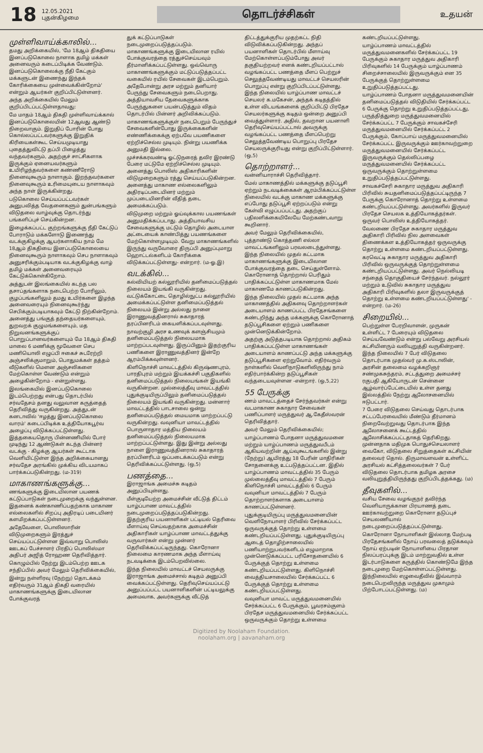18
12.05.2021
புதன்கிழமை
தொடர்ச்சிகள்
உதயன்
முள்ளிவாய்க்காலில்...
தமது அறிக்கையில், 'மே 18ஆம் திகதியை இனப்படுகொலை நாளாக தமிழ் மக்கள் அனைவரும் கடைப்பிடிக்க வேண்டும். இனப்படுகொலைக்கு நீதி கேட்கும் மக்களுடன் இணைந்து இந்தக் கோரிக்கையை முன்வைக்கின்றோம்' என்றும் ஆயர்கள் குறிப்பிட்டுள்ளனர்.
அந்த அறிக்கையில் மேலும் குறிப்பிடப்பட்டுள்ளதாவது:
மே மாதம் 18ஆம் திகதி முள்ளிவாய்க்கால் இனப்படுகொலையின் 12ஆவது ஆண்டு நிறைவாகும். இறுதிப் போரின் போது கொல்லப்பட்டவர்களுக்கு இறுதிக் கிரியைகள்கூட செய்யமுடியாது புதைத்துவிட்டு தப்பி பிழைத்து வந்தவர்களும், அதற்குச் சாட்சிகளாக இருக்கும் ஏனையவர்களும் உயிரிழந்தவர்களை கண்ணீரோடு நினைவுகூரும் நாளாகும். இறந்தவர்களை நினைவுகூரும் உரிமையுடைய நாளாகவும் அந்த நாள் இருக்கின்றது.
படுகொலை செய்யப்பட்டவர்கள் அனுபவித்த வேதனைகளும் துன்பங்களும் விடுதலை வாழ்வுக்கு தொடர்ந்து பங்களிப்புச் செய்கின்றன.
இழைக்கப்பட்ட குற்றங்களுக்கு நீதி கேட்டுப் போராடும் மக்களோடு இணைந்து வடக்குகிழக்கு ஆயர்களாகிய நாம் மே 18ஆம் திகதியை இனப்படுகொலையை நினைவுகூரும் நாளாகவும் செப நாளாகவும் அனுசரிக்கும்படியாக வடக்குகிழக்கு வாழ் தமிழ் மக்கள் அனைவரையும் கேட்டுக்கொள்கிறோம்.
அத்துடன் இலங்கையில் கடந்த பல தசாப்தங்களாக நடைபெற்ற போரிலும், குழப்பங்களிலும் தமது உயிர்களை இழந்த அனைவரையும் நினைவுகூர்ந்து செபிக்கும்படியாகவும் கேட்டு நிற்கின்றோம். அனைத்து பங்குத் தந்தையர்களையும், துறவறக் குழுமங்களையும், மத நிறுவனங்களுக்குப் பொறுப்பானவர்களையும் மே 18ஆம் திகதி மாலை 6 மணிக்கு மூவேளை செப மணியொலி எழுப்பி ஈகைச் சுடரேற்றி அஞ்சலிக்குமாறும், பொதுமக்கள் தத்தம் வீடுகளில் மௌன அஞ்சலிகளை மேற்கொள்ள வேண்டும் என்றும் அழைகின்றோம் - என்றுள்ளது.
இலங்கையில் இனப்படுகொலை இடம்பெற்றது என்பது தொடர்பில் சர்வதேசம் தனது வலுவான கருத்தைத் தெரிவித்து வருகின்றது. அத்துடன் கனடாவில் 'ஈழத்து இனப்படுகொலை வாரம்' கடைப்பிடிக்க உத்தியோகபூர்வ அழைப்பு விடுக்கப்பட்டுள்ளது. இத்தகையதொரு பின்னணியில் போர் முடிந்து 12 ஆண்டுகள் கடந்த பின்னர் வடக்கு - கிழக்கு ஆயர்கள் கூட்டாக வெளியிட்டுள்ள இந்த அறிக்கையானது சர்வதேச அரங்கில் முக்கிய விடயமாகப் பார்க்கப்படுகின்றது. (ம-319)
மாகாணங்களுக்கு...
ணங்களுக்கு இடையிலான பயணக் கட்டுப்பாடுகள் நடைமுறைக்கு வந்துள்ளன. இதனைக் கண்காணிப்பதற்காக மாகாண எல்லைகளில் சிறப்பு அதிரடிப் படையினர் களமிறக்கப்பட்டுள்ளனர்.
அதேவேளை, பொலிஸாரின் விடுமுறைகளும் இரத்துச் செய்யப்பட்டுள்ளன இவ்வாறு பொலிஸ் ஊடகப் பேச்சாளர் பிரதிப் பொலிஸ்மா அதிபர் அஜித் ரோஹண தெரிவித்தார்.
கொழும்பில் நேற்று இடம்பெற்ற ஊடக சந்திப்பில் அவர் மேலும் தெரிவிக்கையில்,
இன்று நள்ளிரவு (நேற்று) தொடக்கம் எதிர்வரும் 31ஆம் திகதி வரையில் மாகாணங்களுக்கு இடையிலான போக்குவரத்
துக் கட்டுப்பாடுகள் நடைமுறைப்படுத்தப்படும். மாகாணங்களுக்கு இடையிலான ரயில் போக்குவரத்தை ரத்துச்செய்யவும் தீர்மானிக்கப்பட்டுள்ளது. ஒவ்வொரு மாகாணங்களுக்கும் மட்டுப்படுத்தப்பட்ட வகையில் ரயில் சேவைகள் இடம்பெறும். அதேபோன்று அரச மற்றும் தனியார் பேருந்து சேவைகளும் நடைபெறாது. அத்தியாவசிய தேவைகளுக்காக பேருந்துகளை பயன்படுத்தும் விதம் தொடர்பில் பின்னர் அறிவிக்கப்படும்.
மாகாணங்களுக்குள் நடைபெறும் பேருந்துச் சேவைகளின்போது இருக்கைகளின் எண்ணிக்கைக்கு ஏற்பவே பயணிகளை ஏற்றிச்செல்ல முடியும். நின்று பயணிக்க அனுமதி இல்லை.
முச்சக்கரவண்டி ஓட்டுநரைத் தவிர இரண்டு பேரை மட்டுமே ஏற்றிச்செல்ல முடியும். அனைத்து பொலிஸ் அதிகாரிகளின் விடுமுறைகளும் ரத்து செய்யப்படுகின்றன. அனைத்து மாகாண எல்லைகளிலும் அதிரடிப்படையினர் மற்றும் முப்படையினரின் வீதித் தடை அமைக்கப்படும்.
விடுமுறை மற்றும் ஓய்வுக்கால பயணங்கள் அனுமதிக்கப்படாது. அத்தியாவசிய சேவைகளுக்கு மட்டும் தொழில் அடையாள அட்டையைக் காண்பித்து பயணங்களை மேற்கொள்ளமுடியும். வேறு மாகாணங்களில் இருந்து வருவோரை திருப்பி அனுப்புமாறு ஹொட்டல்களிடம் கோரிக்கை விடுக்கப்பட்டுள்ளது- என்றார். (ம-ஓ,இ)
வடக்கில்...
கல்வியியற் கல்லூரியில் தனிமைப்படுத்தல் நிலையம் இயங்கி வருகின்றது. வட்டுக்கோட்டை தொழில்நுட்ப கல்லூரியில் அமைக்கப்பட்டுள்ள தனிமைப்படுத்தல் நிலையம் இன்று அல்லது நாளை இராணுவத்தினரால் சுகாதாரத் தரப்பினரிடம் கையளிக்கப்படவுள்ளது.
நாவற்குழி அரச உணவுக் களஞ்சியமும் தனிமைப்படுத்தல் நிலையமாக மாற்றப்படவுள்ளது. இருப்பினும் இதற்குரிய பணிகளை இராணுவத்தினர் இன்றே ஆரம்பிக்கவுள்ளனர்.
கிளிநொச்சி மாவட்டத்தில் கிருஷ்ணபுரம், பாரதிபுரம் மற்றும் இயக்கச்சி பகுதிகளில் தனிமைப்படுத்தல் நிலையங்கள் இயங்கி வருகின்றன. முல்லைத்தீவு மாவட்டத்தில் புதுக்குடியிருப்பிலும் தனிமைப்படுத்தல் நிலையம் இயங்கி வருகின்றது. மன்னார் மாவட்டத்தில் பாடசாலை ஒன்று தனிமைப்படுத்தல் மையமாக மாற்றப்பட்டு வருகின்றது. வவுனியா மாவட்டத்தில் பொருளாதார மத்திய நிலையம் தனிமைப்படுத்தல் நிலையமாக மாற்றப்பட்டுள்ளது. இது இன்று அல்லது நாளை இராணுவத்தினரால் சுகாதாரத் தரப்பினரிடம் ஒப்படைக்கப்படும் என்று தெரிவிக்கப்பட்டுள்ளது. (ஒ,5)
பணத்தை...
இராஜாங்க அமைச்சு கடிதம் அனுப்பியுள்ளது.
மீள்குடியேற்ற அமைச்சின் வீட்டுத் திட்டம் யாழ்ப்பாண மாவட்டத்தில் நடைமுறைப்படுத்தப்படுகின்றது. இதற்குரிய பயனாளிகள் பட்டியல் தெரிவை மீளாய்வு செய்வதற்காக அமைச்சின் அதிகாரிகள் யாழ்ப்பாண மாவட்டத்துக்கு வருவார்கள் என்று முன்னர் தெரிவிக்கப்பட்டிருந்தது. கொரோனா நிலைமை காரணமாக அந்த மீளாய்வு நடவடிக்கை இடம்பெறவில்லை.
இந்த நிலையில் மாவட்டச் செயலருக்கு இராஜாங்க அமைச்சால் கடிதம் அனுப்பி வைக்கப்பட்டுள்ளது. தெரிவுசெய்யப்பட்டு அனுப்பப்பட்ட பயனாளிகளின் பட்டியலுக்கு அமைவாக, அவர்களுக்கு வீட்டுத்
திட்டத்துக்குரிய முதற்கட்ட நிதி விடுவிக்கப்படுகின்றது. அந்தப் பயனாளிகள் தொடர்பில் மீளாய்வு மேற்கொள்ளப்படும்போது அவர் தகுதியற்றவர் எனக் கண்டறியப்பட்டால் வழங்கப்பட்ட பணத்தை மீளப் பெற்றுச் செலுத்தவேண்டியது மாவட்டச் செயலரின் பொறுப்பு என்று குறிப்பிடப்பட்டுள்ளது. இந்த நிலையில் யாழ்ப்பாண மாவட்டச் செயலர் க.மகேசன், அந்தக் கடிதத்தில் உள்ள விடயங்களைக் குறிப்பிட்டு பிரதேச செயலர்களுக்கு கடிதம் ஒன்றை அனுப்பி வைத்துள்ளார். அதில், தவறான பயனாளி தெரிவுசெய்யப்பட்டால் அவருக்கு வழங்கப்பட்ட பணத்தை மீளப்பெற்று செலுத்தவேண்டிய பொறுப்பு பிரதேச செயலருக்குரியது என்று குறிப்பிட்டுள்ளார். (ஒ,5)
தொற்றாளர்...
வன்னியாராச்சி தெரிவித்தார்.
மேல் மாகாணத்தில் மக்களுக்கு தடுப்பூசி ஏற்றும் நடவடிக்கைகள் ஆரம்பிக்கப்பட்டுள்ள நிலையில் வடக்கு மாகாண மக்களுக்கு எப்போது தடுப்பூசி ஏற்றப்படும் என்று கேள்வி எழுப்பப்பட்டது. அதற்குப் பதிலளிக்கையிலேயே மேற்கண்டவாறு கூறினார்.
அவர் மேலும் தெரிவிக்கையில்,
புத்தாண்டு கொத்தணி எல்லா மாவட்டங்களிலும் பரவலடைந்துள்ளது. இந்த நிலையில் முதல் கட்டமாக மாகாணங்களுக்கு இடையிலான போக்குவரத்தை தடை செய்துள்ளோம். கொரோனாத் தொற்றால் பெரிதும் பாதிக்கப்பட்டுள்ள மாகாணமாக மேல் மாகாணமே காணப்படுகின்றது.
இந்த நிலையில் முதல் கட்டமாக அந்த மாகாணத்தில் அதிகளவு தொற்றாளர்கள் அடையாளம் காணப்பட்ட பிரதேசங்களை கண்டறிந்து அந்த மக்களுக்கு கொரோனாத் தடுப்பூசிகளை ஏற்றும் பணிகளை முன்னெடுக்கின்றோம்.
அதற்கு அடுத்தபடியாக தொற்றால் அதிகம் பாதிக்கப்பட்டுள்ள மாகாணங்கள் அடையாளம் காணப்பட்டு அந்த மக்களுக்கு தடுப்பூசிகளை ஏற்றுவோம். எதிர்வரும் நாள்களில் வெளிநாடுகளிலிருந்து நாம் எதிர்பார்க்கின்ற தடுப்பூசிகள் வந்தடையவுள்ளன -என்றார். (ஒ,5,22)
55 பேருக்கு
ணம் மாவட்டத்தைச் சேர்ந்தவர்கள் என்று வடமாகாண சுகாதார சேவைகள் பணிப்பாளர் மருத்துவர் ஆ.கேதீஸ்வரன் தெரிவித்தார்.
அவர் மேலும் தெரிவிக்கையில்;
யாழ்ப்பாணம் போதனா மருத்துவமனை மற்றும் யாழ்ப்பாணம் மருத்துவபீடம் ஆகியவற்றின் ஆய்வுகூடங்களில் இன்று (நேற்று) ஆயிரத்து 18 பேரின் மாதிரிகள் சோதனைக்கு உட்படுத்தப்பட்டன. இதில் யாழ்ப்பாணம் மாவட்டத்தில் 35 பேரும் முல்லைத்தீவு மாவட்டத்தில் 7 பேரும் கிளிநொச்சி மாவட்டத்தில் 6 பேரும் வவுனியா மாவட்டத்தில் 7 பேரும் தொற்றாளர்களாக அடையாளம் காணப்பட்டுள்ளனர்.
புதுக்குடியிருப்பு மருத்துவமனையின் வெளிநோயாளர் பிரிவில் சேர்க்கப்பட்ட ஒருவருக்குத் தொற்று உள்ளமை கண்டறியப்பட்டுள்ளது. புதுக்குடியிருப்பு ஆடைத் தொழிற்சாலையில் பணியாற்றுபவர்களிடம் எழுமாறாக முன்னெடுக்கப்பட்ட பரிசோதனையில் 6 பேருக்குத் தொற்று உள்ளமை கண்டறியப்பட்டுள்ளது. கிளிநொச்சி வைத்தியசாலையில் சேர்க்கப்பட்ட 6 பேருக்குத் தொற்று உள்ளமை கண்டறியப்பட்டுள்ளது.
வவுனியா மாவட்ட மருத்துவமனையில் சேர்க்கப்பட்ட 6 பேருக்கும், பூவரசம்குளம் பிரதேச மருத்துவமனையில் சேர்க்கப்பட்ட ஒருவருக்கும் தொற்று உள்ளமை
கண்டறியப்பட்டுள்ளது.
யாழ்ப்பாணம் மாவட்டத்தில் மருத்துவமனைகளில் சேர்க்கப்பட்ட 19 பேருக்கும் சுகாதார மருத்துவ அதிகாரி பிரிவுகளில் 14 பேருக்கும் யாழ்ப்பாணம் சிறைச்சாலையில் இருவருக்கும் என 35 பேருக்குத் தொற்றுள்ளமை உறுதிப்படுத்தப்பட்டது.
யாழ்ப்பாணம் போதனா மருத்துவமனையின் தனிமைப்படுத்தல் விடுதியில் சேர்க்கப்பட்ட 6 பேருக்கு தொற்று உறுதிப்படுத்தப்பட்டது, பருத்தித்துறை மருத்துவமனையில் சேர்க்கப்பட்ட 7 பேருக்கும் சாவகச்சேரி மருத்துவமனையில் சேர்க்கப்பட்ட 2 பேருக்கும், கோப்பாய் மருத்துவமனையில் சேர்க்கப்பட்ட இருவருக்கும் ஊர்காவற்றுறை மருத்துவமனையில் சேர்க்கப்பட்ட இருவருக்கும் தெல்லிப்பழை மருத்துவமனையில் சேர்க்கப்பட்ட ஒருவருக்கும் தொற்றுள்ளமை உறுதிப்படுத்தப்பட்டுள்ளது.
சாவகச்சேரி சுகாதார மருத்துவ அதிகாரி பிரிவில் சுயதனிமைப்படுத்தப்பட்டிருந்த 7 பேருக்கு கொரோனாத் தொற்று உள்ளமை கண்டறியப்பட்டுள்ளது. அவர்களில் இருவர் பிரதேச செயலக உத்தியோகத்தர்கள். ஒருவர் பொலிஸ் உத்தியோகத்தர்.
வேலணை பிரதேச சுகாதார மருத்துவ அதிகாரி பிரிவில் நில அளவைகள் திணைக்கள உத்தியோகத்தர் ஒருவருக்கு தொற்று உள்ளமை கண்டறியப்பட்டுள்ளது.
கரவெட்டி சுகாதார மருத்துவ அதிகாரி பிரிவில் ஒருவருக்குத் தொற்றுள்ளமை கண்டறியப்பட்டுள்ளது. அவர் நெல்லியடி சந்தைத் தொகுதியைச் சேர்ந்தவர். நல்லூர் மற்றும் உடுவில் சுகாதார மருத்துவ அதிகாரி பிரிவுகளில் தலா இருவருக்குத் தொற்று உள்ளமை கண்டறியப்பட்டுள்ளது' - என்றார். (ம-26)
சிறையில்...
பெற்றுள்ள பேரறிவாளன், முருகன் உள்ளிட்ட 7 பேரையும் விடுதலை செய்யவேண்டும் என்று பல்வேறு அரசியல் கட்சியினரும் வலியுறுத்தி வருகின்றனர். இந்த நிலையில் 7 பேர் விடுதலை தொடர்பாக முதல்வர் மு.க.ஸ்டாலின், அரசின் தலைமை வழக்கறிஞர் சண்முகசுந்தரம், சட்டத்துறை அமைச்சர் ரகுபதி ஆகியோருடன் சென்னை ஆழ்வார்ப்பேட்டையில் உள்ள தனது இல்லத்தில் நேற்று ஆலோசனையில் ஈடுபட்டார்.
7 பேரை விடுதலை செய்வது தொடர்பாக சட்டப்பேரவையில் மீண்டும் தீர்மானம் நிறைவேற்றுவது தொடர்பாக இந்த ஆலோசனைக் கூட்டத்தில் ஆலோசிக்கப்பட்டதாகத் தெரிகிறது. முன்னதாக மதிமுக பொதுச்செயலாளர் வைகோ, விடுதலை சிறுத்தைகள் கட்சியின் தலைவர் தொல். திருமாவளவன் உள்ளிட்ட அரசியல் கட்சித்தலைவர்கள் 7 பேர் விடுதலை தொடர்பாக தமிழக அரசை வலியுறுத்தியிருந்தது குறிப்பிடத்தக்கது. (ம)
தீவுகளில்...
வசிய சேவை வழங்குநர் தவிர்ந்த வெளியாருக்கான பிரயாணத் தடை ஊர்காவற்றுறை கொரோனா தடுப்புச் செயலணியால் நடைமுறைப்படுத்தப்பட்டுள்ளது.
கொரோனா நோயாளிகள் இல்லாத மேற்படி பிரதேசங்களில் நோய் பரவலைத் தடுக்கவும் நோய் ஏற்படின் நோயாளியை பிரதான நிலப்பரப்புக்கு இடம் மாற்றுவதில் உள்ள இடர்பாடுகளை கருத்தில் கொண்டுமே இந்த நடைமுறை மேற்கொள்ளப்பட்டுள்ளது. இந்நிலையில் எழுவைதீவில் இவ்வாரம் நடைபெறவிருந்த மருத்துவ முகாமும் பிற்போடப்பட்டுள்ளது. (ம)
Digitized by Noolaham Foundation.
noolaham.org | aavanaham.org